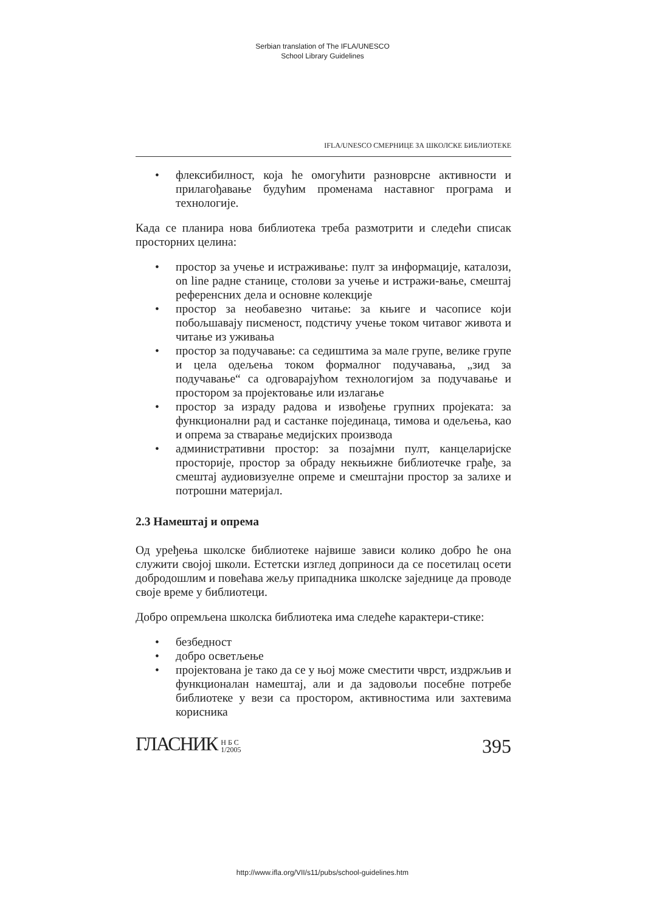Serbian translation of The IFLA/UNESCO
School Library Guidelines
IFLA/UNESCO СМЕРНИЦЕ ЗА ШКОЛСКЕ БИБЛИОТЕКЕ
• флексибилност, која ће омогућити разноврсне активности и прилагођавање будућим променама наставног програма и технологије.
Када се планира нова библиотека треба размотрити и следећи списак просторних целина:
• простор за учење и истраживање: пулт за информације, каталози, on line радне станице, столови за учење и истражи-вање, смештај референсних дела и основне колекције
• простор за необавезно читање: за књиге и часописе који побољшавају писменост, подстичу учење током читавог живота и читање из уживања
• простор за подучавање: са седиштима за мале групе, велике групе и цела одељења током формалног подучавања, „зид за подучавање“ са одговарајућом технологијом за подучавање и простором за пројектовање или излагање
• простор за израду радова и извођење групних пројеката: за функционални рад и састанке појединаца, тимова и одељења, као и опрема за стварање медијских производа
• административни простор: за позајмни пулт, канцеларијске просторије, простор за обраду некњижне библиотечке грађе, за смештај аудиовизуелне опреме и смештајни простор за залихе и потрошни материјал.
2.3 Намештај и опрема
Од уређења школске библиотеке највише зависи колико добро ће она служити својој школи. Естетски изглед доприноси да се посетилац осети добродошлим и повећава жељу припадника школске заједнице да проводе своје време у библиотеци.
Добро опремљена школска библиотека има следеће карактери-стике:
• безбедност
• добро осветљење
• пројектована је тако да се у њој може сместити чврст, издржљив и функционалан намештај, али и да задовољи посебне потребе библиотеке у вези са простором, активностима или захтевима корисника
ГЛАСНИК Н Б С
1/2005
395
http://www.ifla.org/VII/s11/pubs/school-guidelines.htm